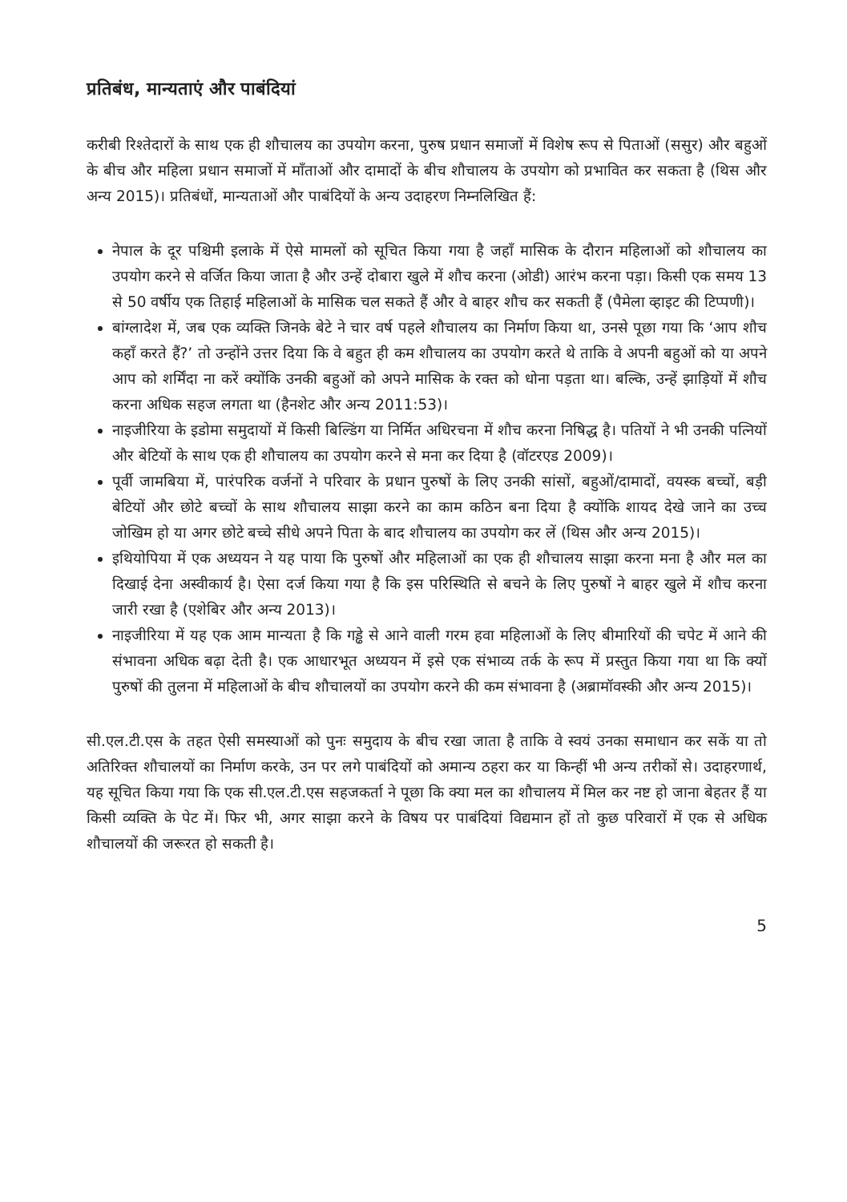प्रतिबंध, मान्यताएं और पाबंदियां
करीबी रिश्तेदारों के साथ एक ही शौचालय का उपयोग करना, पुरुष प्रधान समाजों में विशेष रूप से पिताओं (ससुर) और बहुओं के बीच और महिला प्रधान समाजों में माँताओं और दामादों के बीच शौचालय के उपयोग को प्रभावित कर सकता है (थिस और अन्य 2015)। प्रतिबंधों, मान्यताओं और पाबंदियों के अन्य उदाहरण निम्नलिखित हैं:
नेपाल के दूर पश्चिमी इलाके में ऐसे मामलों को सूचित किया गया है जहाँ मासिक के दौरान महिलाओं को शौचालय का उपयोग करने से वर्जित किया जाता है और उन्हें दोबारा खुले में शौच करना (ओडी) आरंभ करना पड़ा। किसी एक समय 13 से 50 वर्षीय एक तिहाई महिलाओं के मासिक चल सकते हैं और वे बाहर शौच कर सकती हैं (पैमेला व्हाइट की टिप्पणी)।
बांग्लादेश में, जब एक व्यक्ति जिनके बेटे ने चार वर्ष पहले शौचालय का निर्माण किया था, उनसे पूछा गया कि ‘आप शौच कहाँ करते हैं?’ तो उन्होंने उत्तर दिया कि वे बहुत ही कम शौचालय का उपयोग करते थे ताकि वे अपनी बहुओं को या अपने आप को शर्मिंदा ना करें क्योंकि उनकी बहुओं को अपने मासिक के रक्त को धोना पड़ता था। बल्कि, उन्हें झाड़ियों में शौच करना अधिक सहज लगता था (हैनशेट और अन्य 2011:53)।
नाइजीरिया के इडोमा समुदायों में किसी बिल्डिंग या निर्मित अधिरचना में शौच करना निषिद्ध है। पतियों ने भी उनकी पत्नियों और बेटियों के साथ एक ही शौचालय का उपयोग करने से मना कर दिया है (वॉटरएड 2009)।
पूर्वी जामबिया में, पारंपरिक वर्जनों ने परिवार के प्रधान पुरुषों के लिए उनकी सांसों, बहुओं/दामादों, वयस्क बच्चों, बड़ी बेटियों और छोटे बच्चों के साथ शौचालय साझा करने का काम कठिन बना दिया है क्योंकि शायद देखे जाने का उच्च जोखिम हो या अगर छोटे बच्चे सीधे अपने पिता के बाद शौचालय का उपयोग कर लें (थिस और अन्य 2015)।
इथियोपिया में एक अध्ययन ने यह पाया कि पुरुषों और महिलाओं का एक ही शौचालय साझा करना मना है और मल का दिखाई देना अस्वीकार्य है। ऐसा दर्ज किया गया है कि इस परिस्थिति से बचने के लिए पुरुषों ने बाहर खुले में शौच करना जारी रखा है (एशेबिर और अन्य 2013)।
नाइजीरिया में यह एक आम मान्यता है कि गड्ढे से आने वाली गरम हवा महिलाओं के लिए बीमारियों की चपेट में आने की संभावना अधिक बढ़ा देती है। एक आधारभूत अध्ययन में इसे एक संभाव्य तर्क के रूप में प्रस्तुत किया गया था कि क्यों पुरुषों की तुलना में महिलाओं के बीच शौचालयों का उपयोग करने की कम संभावना है (अब्रामॉवस्की और अन्य 2015)।
सी.एल.टी.एस के तहत ऐसी समस्याओं को पुनः समुदाय के बीच रखा जाता है ताकि वे स्वयं उनका समाधान कर सकें या तो अतिरिक्त शौचालयों का निर्माण करके, उन पर लगे पाबंदियों को अमान्य ठहरा कर या किन्हीं भी अन्य तरीकों से। उदाहरणार्थ, यह सूचित किया गया कि एक सी.एल.टी.एस सहजकर्ता ने पूछा कि क्या मल का शौचालय में मिल कर नष्ट हो जाना बेहतर हैं या किसी व्यक्ति के पेट में। फिर भी, अगर साझा करने के विषय पर पाबंदियां विद्यमान हों तो कुछ परिवारों में एक से अधिक शौचालयों की जरूरत हो सकती है।
5